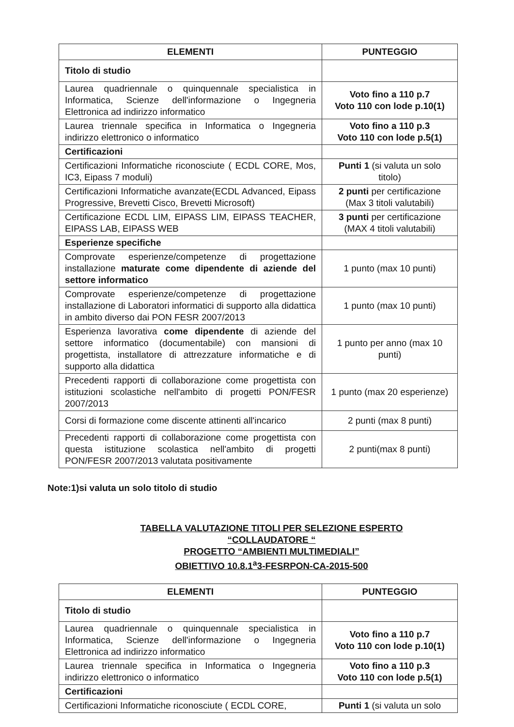| ELEMENTI | PUNTEGGIO |
| --- | --- |
| Titolo di studio | |
| Laurea quadriennale o quinquennale specialistica in Informatica, Scienze dell'informazione o Ingegneria Elettronica ad indirizzo informatico | Voto fino a 110 p.7 Voto 110 con lode p.10(1) |
| Laurea triennale specifica in Informatica o Ingegneria indirizzo elettronico o informatico | Voto fino a 110 p.3 Voto 110 con lode p.5(1) |
| Certificazioni | |
| Certificazioni Informatiche riconosciute ( ECDL CORE, Mos, IC3, Eipass 7 moduli) | Punti 1 (si valuta un solo titolo) |
| Certificazioni Informatiche avanzate(ECDL Advanced, Eipass Progressive, Brevetti Cisco, Brevetti Microsoft) | 2 punti per certificazione (Max 3 titoli valutabili) |
| Certificazione ECDL LIM, EIPASS LIM, EIPASS TEACHER, EIPASS LAB, EIPASS WEB | 3 punti per certificazione (MAX 4 titoli valutabili) |
| Esperienze specifiche | |
| Comprovate esperienze/competenze di progettazione installazione maturate come dipendente di aziende del settore informatico | 1 punto (max 10 punti) |
| Comprovate esperienze/competenze di progettazione installazione di Laboratori informatici di supporto alla didattica in ambito diverso dai PON FESR 2007/2013 | 1 punto (max 10 punti) |
| Esperienza lavorativa come dipendente di aziende del settore informatico (documentabile) con mansioni di progettista, installatore di attrezzature informatiche e di supporto alla didattica | 1 punto per anno (max 10 punti) |
| Precedenti rapporti di collaborazione come progettista con istituzioni scolastiche nell'ambito di progetti PON/FESR 2007/2013 | 1 punto (max 20 esperienze) |
| Corsi di formazione come discente attinenti all'incarico | 2 punti (max 8 punti) |
| Precedenti rapporti di collaborazione come progettista con questa istituzione scolastica nell'ambito di progetti PON/FESR 2007/2013 valutata positivamente | 2 punti(max 8 punti) |
Note:1)si valuta un solo titolo di studio
TABELLA VALUTAZIONE TITOLI PER SELEZIONE ESPERTO
“COLLAUDATORE “
PROGETTO “AMBIENTI MULTIMEDIALI”
OBIETTIVO 10.8.1<sup>a</sup>3-FESRPON-CA-2015-500
| ELEMENTI | PUNTEGGIO |
| --- | --- |
| Titolo di studio | |
| Laurea quadriennale o quinquennale specialistica in Informatica, Scienze dell'informazione o Ingegneria Elettronica ad indirizzo informatico | Voto fino a 110 p.7 Voto 110 con lode p.10(1) |
| Laurea triennale specifica in Informatica o Ingegneria indirizzo elettronico o informatico | Voto fino a 110 p.3 Voto 110 con lode p.5(1) |
| Certificazioni | |
| Certificazioni Informatiche riconosciute ( ECDL CORE, | Punti 1 (si valuta un solo |